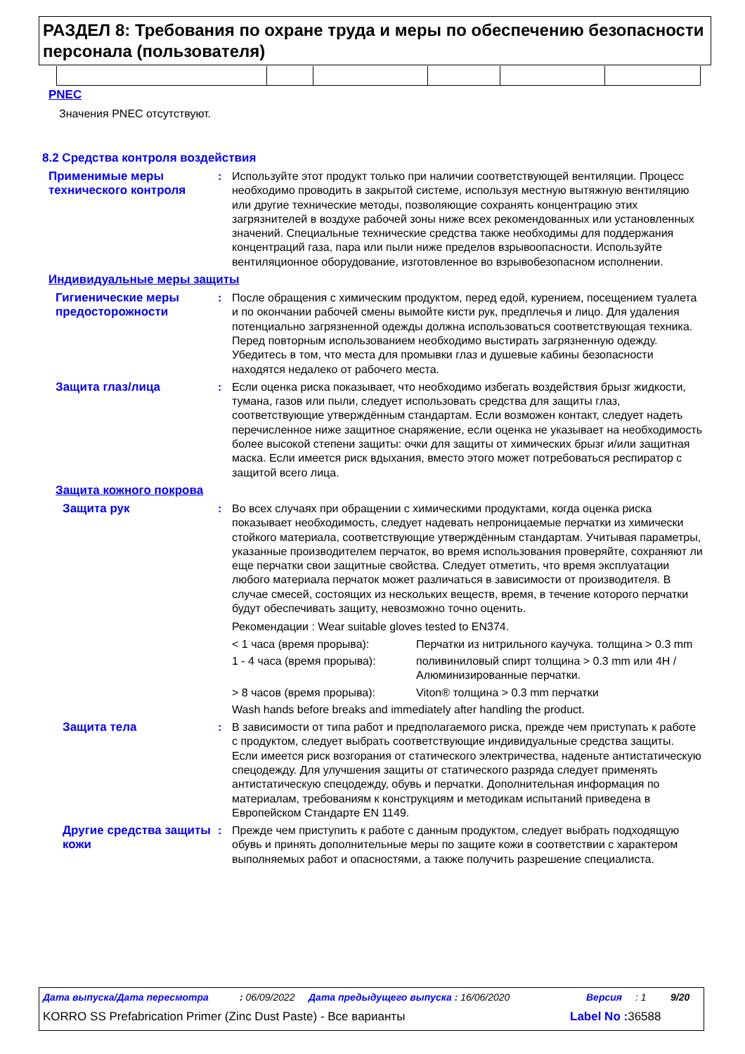РАЗДЕЛ 8: Требования по охране труда и меры по обеспечению безопасности персонала (пользователя)
PNEC
Значения PNEC отсутствуют.
8.2 Средства контроля воздействия
Применимые меры технического контроля
: Используйте этот продукт только при наличии соответствующей вентиляции. Процесс необходимо проводить в закрытой системе, используя местную вытяжную вентиляцию или другие технические методы, позволяющие сохранять концентрацию этих загрязнителей в воздухе рабочей зоны ниже всех рекомендованных или установленных значений. Специальные технические средства также необходимы для поддержания концентраций газа, пара или пыли ниже пределов взрывоопасности. Используйте вентиляционное оборудование, изготовленное во взрывобезопасном исполнении.
Индивидуальные меры защиты
Гигиенические меры предосторожности
: После обращения с химическим продуктом, перед едой, курением, посещением туалета и по окончании рабочей смены вымойте кисти рук, предплечья и лицо. Для удаления потенциально загрязненной одежды должна использоваться соответствующая техника. Перед повторным использованием необходимо выстирать загрязненную одежду. Убедитесь в том, что места для промывки глаз и душевые кабины безопасности находятся недалеко от рабочего места.
Защита глаз/лица : Если оценка риска показывает, что необходимо избегать воздействия брызг жидкости, тумана, газов или пыли, следует использовать средства для защиты глаз, соответствующие утверждённым стандартам. Если возможен контакт, следует надеть перечисленное ниже защитное снаряжение, если оценка не указывает на необходимость более высокой степени защиты: очки для защиты от химических брызг и/или защитная маска. Если имеется риск вдыхания, вместо этого может потребоваться респиратор с защитой всего лица.
Защита кожного покрова
Защита рук : Во всех случаях при обращении с химическими продуктами, когда оценка риска показывает необходимость, следует надевать непроницаемые перчатки из химически стойкого материала, соответствующие утверждённым стандартам. Учитывая параметры, указанные производителем перчаток, во время использования проверяйте, сохраняют ли еще перчатки свои защитные свойства. Следует отметить, что время эксплуатации любого материала перчаток может различаться в зависимости от производителя. В случае смесей, состоящих из нескольких веществ, время, в течение которого перчатки будут обеспечивать защиту, невозможно точно оценить.
Рекомендации : Wear suitable gloves tested to EN374.
< 1 часа (время прорыва): Перчатки из нитрильного каучука. толщина > 0.3 mm
1 - 4 часа (время прорыва): поливиниловый спирт толщина > 0.3 mm или 4H / Алюминизированные перчатки.
> 8 часов (время прорыва): Viton® толщина > 0.3 mm перчатки
Wash hands before breaks and immediately after handling the product.
Защита тела : В зависимости от типа работ и предполагаемого риска, прежде чем приступать к работе с продуктом, следует выбрать соответствующие индивидуальные средства защиты. Если имеется риск возгорания от статического электричества, наденьте антистатическую спецодежду. Для улучшения защиты от статического разряда следует применять антистатическую спецодежду, обувь и перчатки. Дополнительная информация по материалам, требованиям к конструкциям и методикам испытаний приведена в Европейском Стандарте EN 1149.
Другие средства защиты кожи
: Прежде чем приступить к работе с данным продуктом, следует выбрать подходящую обувь и принять дополнительные меры по защите кожи в соответствии с характером выполняемых работ и опасностями, а также получить разрешение специалиста.
Дата выпуска/Дата пересмотра: 06/09/2022 Дата предыдущего выпуска : 16/06/2020 Версия: 1 9/20
KORRO SS Prefabrication Primer (Zinc Dust Paste) - Все варианты Label No : 36588